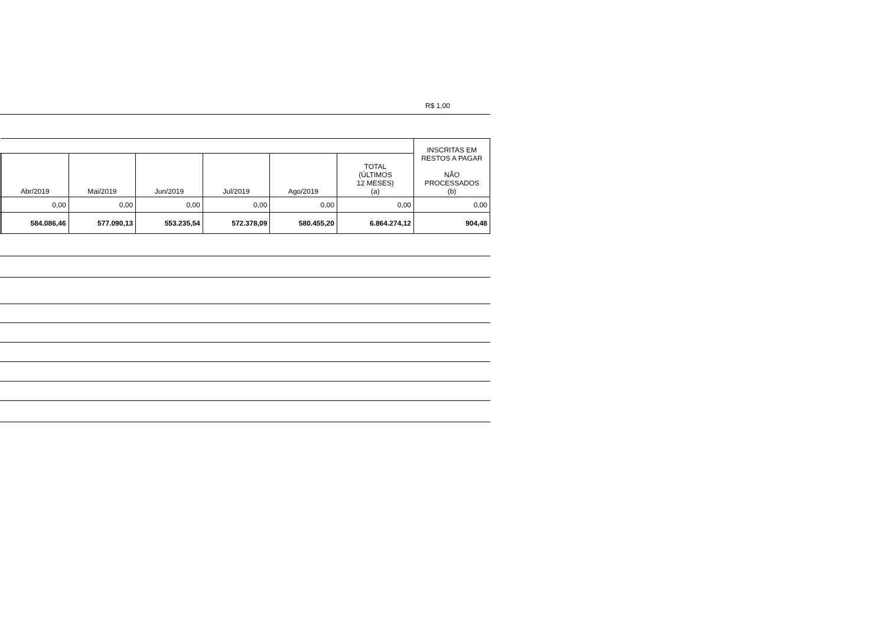R$ 1,00
| | | | | | | | INSCRITAS EM RESTOS A PAGAR NÃO PROCESSADOS (b) |
| --- | --- | --- | --- | --- | --- | --- | --- |
| | Abr/2019 | Mai/2019 | Jun/2019 | Jul/2019 | Ago/2019 | TOTAL (ÚLTIMOS 12 MESES) (a) | |
| | 0,00 | 0,00 | 0,00 | 0,00 | 0,00 | 0,00 | 0,00 |
| | 584.086,46 | 577.090,13 | 553.235,54 | 572.378,09 | 580.455,20 | 6.864.274,12 | 904,48 |